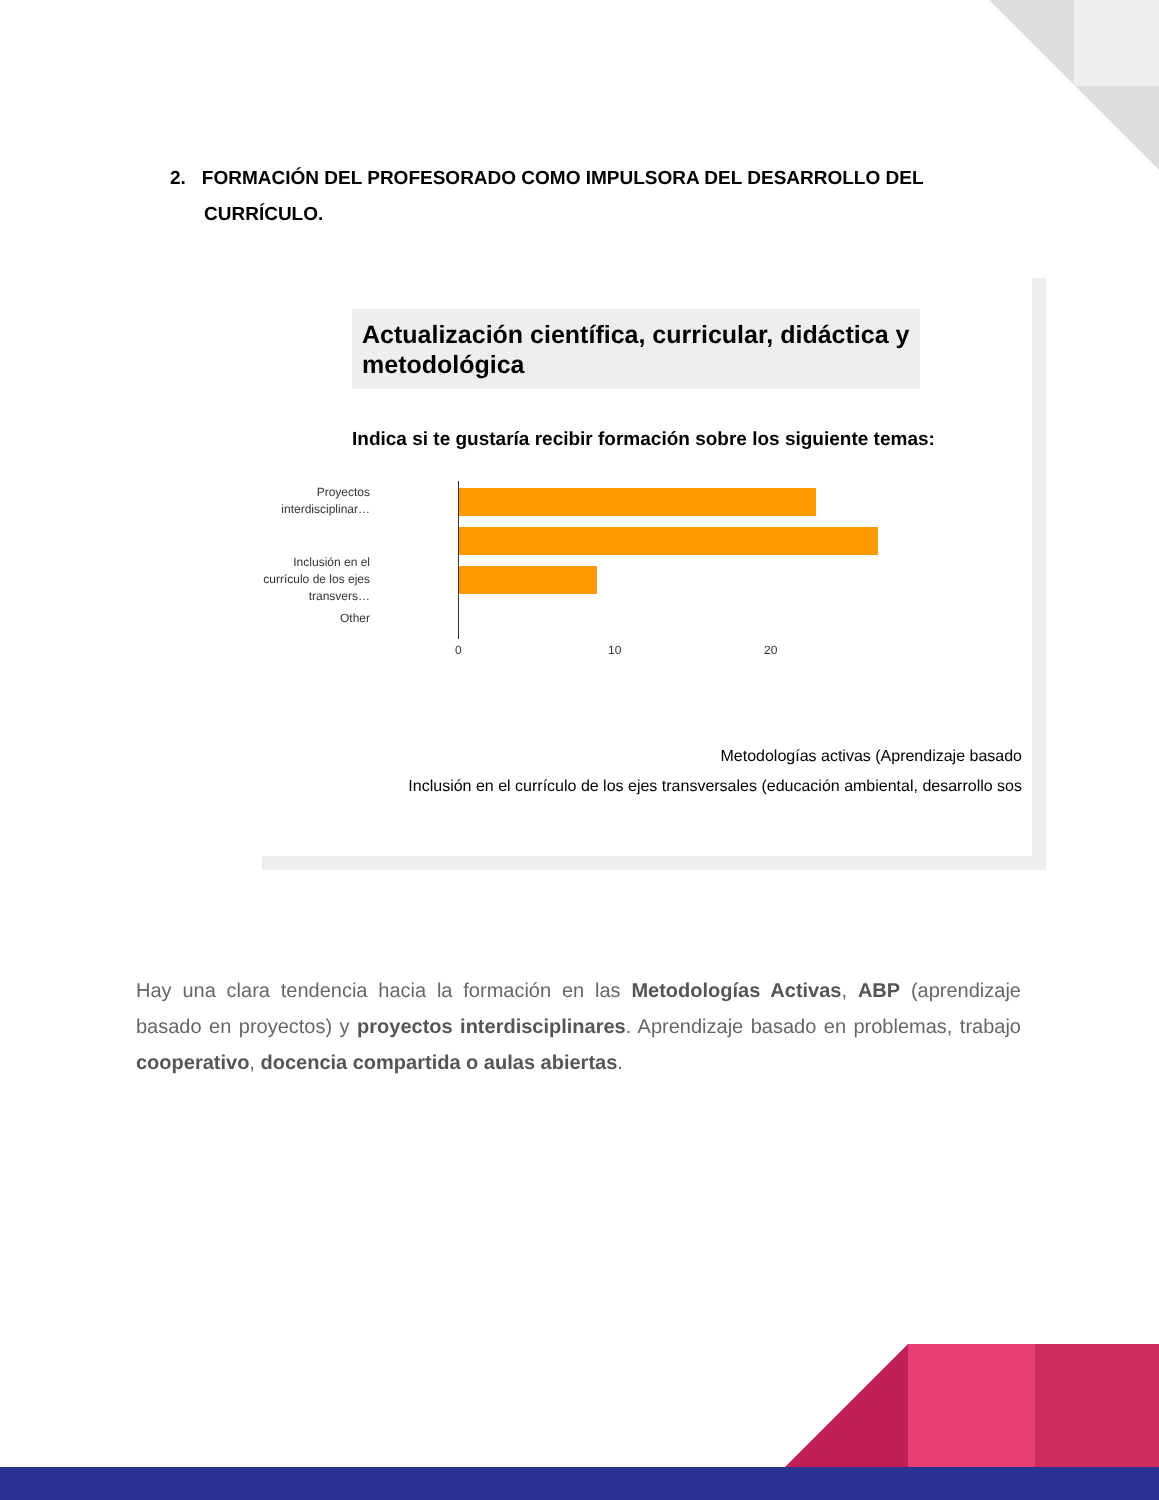2. FORMACIÓN DEL PROFESORADO COMO IMPULSORA DEL DESARROLLO DEL CURRÍCULO.
Actualización científica, curricular, didáctica y metodológica
Indica si te gustaría recibir formación sobre los siguiente temas:
Proyectos interdisciplinar…
Inclusión en el currículo de los ejes transvers…
Other
0 10 20
Metodologías activas (Aprendizaje basado
Inclusión en el currículo de los ejes transversales (educación ambiental, desarrollo sos
Hay una clara tendencia hacia la formación en las Metodologías Activas, ABP (aprendizaje basado en proyectos) y proyectos interdisciplinares. Aprendizaje basado en problemas, trabajo cooperativo, docencia compartida o aulas abiertas.